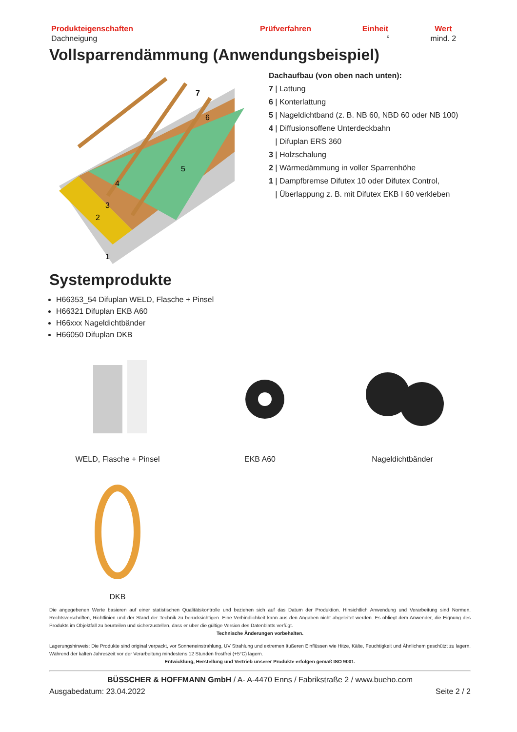| Produkteigenschaften | Prüfverfahren | Einheit | Wert |
| --- | --- | --- | --- |
| Dachneigung | | ° | mind. 2 |
Vollsparrendämmung (Anwendungsbeispiel)
7
6
5
4
3
2
1
Dachaufbau (von oben nach unten):
7 | Lattung
6 | Konterlattung
5 | Nageldichtband (z. B. NB 60, NBD 60 oder NB 100)
4 | Diffusionsoffene Unterdeckbahn
| Difuplan ERS 360
3 | Holzschalung
2 | Wärmedämmung in voller Sparrenhöhe
1 | Dampfbremse Difutex 10 oder Difutex Control,
| Überlappung z. B. mit Difutex EKB I 60 verkleben
Systemprodukte
H66353_54 Difuplan WELD, Flasche + Pinsel
H66321 Difuplan EKB A60
H66xxx Nageldichtbänder
H66050 Difuplan DKB
WELD, Flasche + Pinsel
EKB A60
Nageldichtbänder
DKB
Die angegebenen Werte basieren auf einer statistischen Qualitätskontrolle und beziehen sich auf das Datum der Produktion. Hinsichtlich Anwendung und Verarbeitung sind Normen, Rechtsvorschriften, Richtlinien und der Stand der Technik zu berücksichtigen. Eine Verbindlichkeit kann aus den Angaben nicht abgeleitet werden. Es obliegt dem Anwender, die Eignung des Produkts im Objektfall zu beurteilen und sicherzustellen, dass er über die gültige Version des Datenblatts verfügt.
Technische Änderungen vorbehalten.
Lagerungshinweis: Die Produkte sind original verpackt, vor Sonneneinstrahlung, UV Strahlung und extremen äußeren Einflüssen wie Hitze, Kälte, Feuchtigkeit und Ähnlichem geschützt zu lagern. Während der kalten Jahreszeit vor der Verarbeitung mindestens 12 Stunden frostfrei (+5°C) lagern.
Entwicklung, Herstellung und Vertrieb unserer Produkte erfolgen gemäß ISO 9001.
BÜSSCHER & HOFFMANN GmbH / A- A-4470 Enns / Fabrikstraße 2 / www.bueho.com
Ausgabedatum: 23.04.2022 Seite 2 / 2